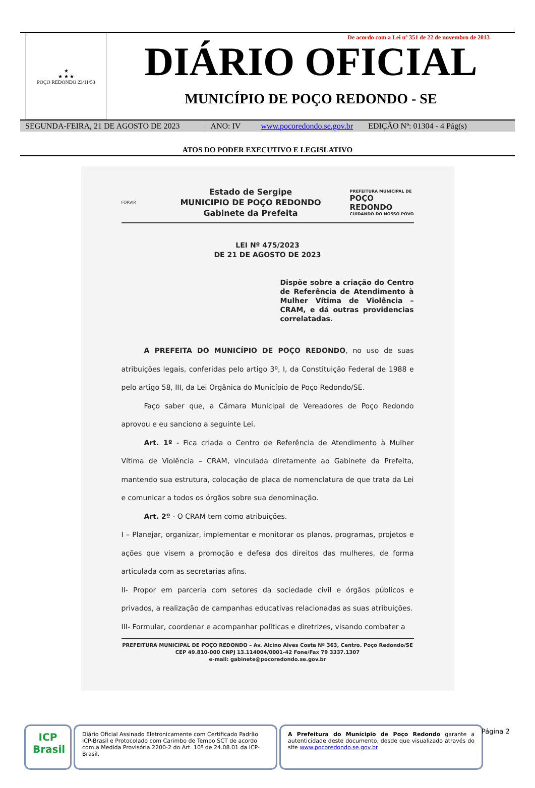★
★ ★ ★
POÇO REDONDO 23/11/53
De acordo com a Lei nº 351 de 22 de novembro de 2013
DIÁRIO OFICIAL
MUNICÍPIO DE POÇO REDONDO - SE
SEGUNDA-FEIRA, 21 DE AGOSTO DE 2023 ANO: IV www.pocoredondo.se.gov.br EDIÇÃO Nº: 01304 - 4 Pág(s)
ATOS DO PODER EXECUTIVO E LEGISLATIVO
FORVIR
Estado de Sergipe
MUNICIPIO DE POÇO REDONDO
Gabinete da Prefeita
PREFEITURA MUNICIPAL DE
POÇO
REDONDO
CUIDANDO DO NOSSO POVO
LEI Nº 475/2023
DE 21 DE AGOSTO DE 2023
Dispõe sobre a criação do Centro de Referência de Atendimento à Mulher Vítima de Violência – CRAM, e dá outras providencias correlatadas.
A PREFEITA DO MUNICÍPIO DE POÇO REDONDO, no uso de suas atribuições legais, conferidas pelo artigo 3º, I, da Constituição Federal de 1988 e pelo artigo 58, III, da Lei Orgânica do Município de Poço Redondo/SE.
Faço saber que, a Câmara Municipal de Vereadores de Poço Redondo aprovou e eu sanciono a seguinte Lei.
Art. 1º - Fica criada o Centro de Referência de Atendimento à Mulher Vítima de Violência – CRAM, vinculada diretamente ao Gabinete da Prefeita, mantendo sua estrutura, colocação de placa de nomenclatura de que trata da Lei e comunicar a todos os órgãos sobre sua denominação.
Art. 2º - O CRAM tem como atribuições.
I – Planejar, organizar, implementar e monitorar os planos, programas, projetos e ações que visem a promoção e defesa dos direitos das mulheres, de forma articulada com as secretarias afins.
II- Propor em parceria com setores da sociedade civil e órgãos públicos e privados, a realização de campanhas educativas relacionadas as suas atribuições.
III- Formular, coordenar e acompanhar políticas e diretrizes, visando combater a
PREFEITURA MUNICIPAL DE POÇO REDONDO – Av. Alcino Alves Costa Nº 363, Centro. Poço Redondo/SE
CEP 49.810-000 CNPJ 13.114004/0001-42 Fone/Fax 79 3337.1307
e-mail: gabinete@pocoredondo.se.gov.br
ICP
Brasil
Diário Oficial Assinado Eletronicamente com Certificado Padrão ICP-Brasil e Protocolado com Carimbo de Tempo SCT de acordo com a Medida Provisória 2200-2 do Art. 10º de 24.08.01 da ICP-Brasil.
A Prefeitura do Munícipio de Poço Redondo garante a autenticidade deste documento, desde que visualizado através do site www.pocoredondo.se.gov.br
Página 2